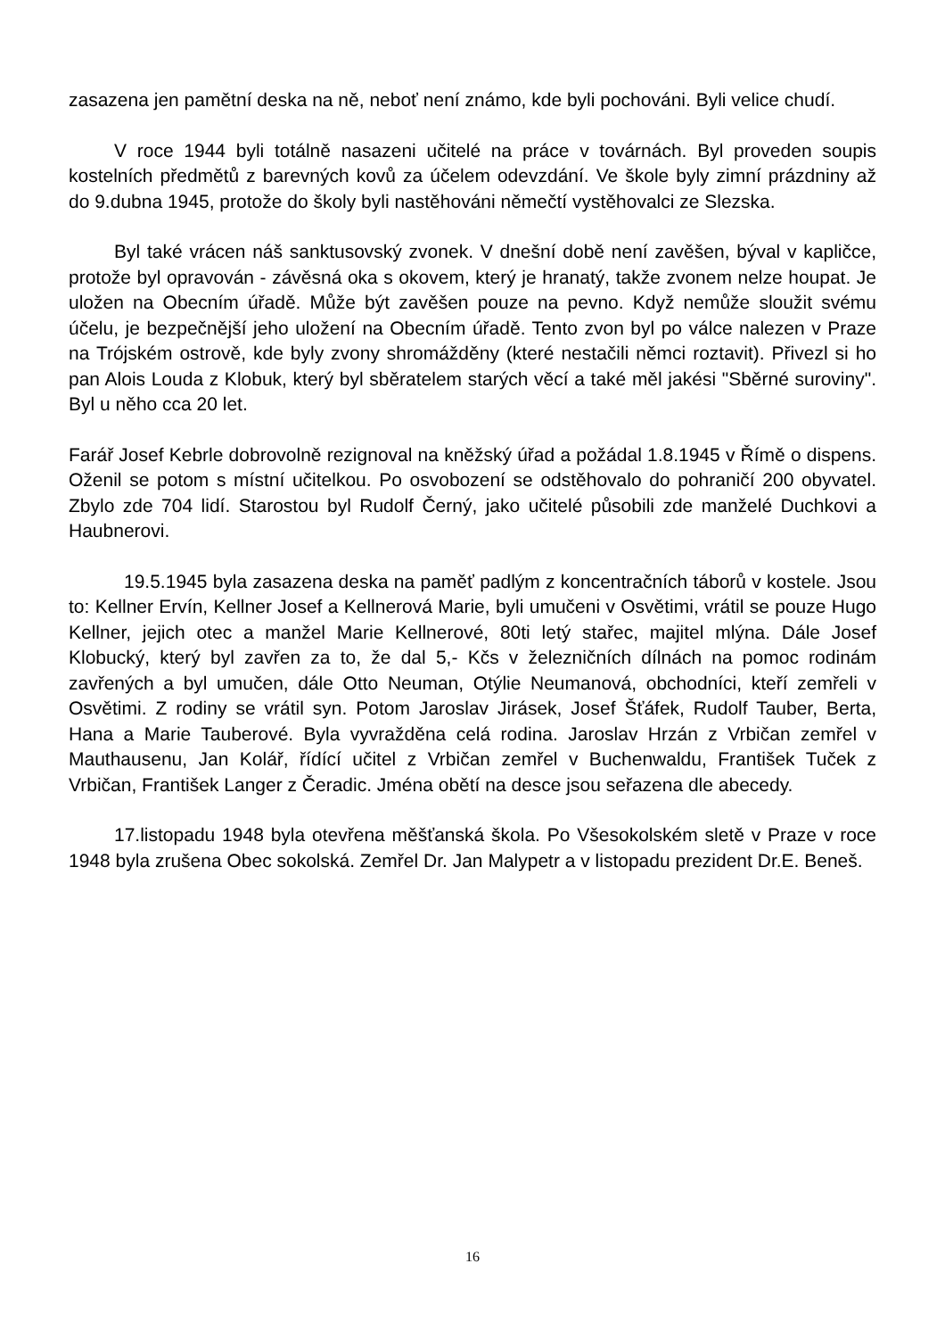zasazena jen pamětní deska na ně, neboť není známo, kde byli pochováni. Byli velice chudí.
V roce 1944 byli totálně nasazeni učitelé na práce v továrnách. Byl proveden soupis kostelních předmětů z barevných kovů za účelem odevzdání. Ve škole byly zimní prázdniny až do 9.dubna 1945, protože do školy byli nastěhováni němečtí vystěhovalci ze Slezska.
Byl také vrácen náš sanktusovský zvonek. V dnešní době není zavěšen, býval v kapličce, protože byl opravován - závěsná oka s okovem, který je hranatý, takže zvonem nelze houpat. Je uložen na Obecním úřadě. Může být zavěšen pouze na pevno. Když nemůže sloužit svému účelu, je bezpečnější jeho uložení na Obecním úřadě. Tento zvon byl po válce nalezen v Praze na Trójském ostrově, kde byly zvony shromážděny (které nestačili němci roztavit). Přivezl si ho pan Alois Louda z Klobuk, který byl sběratelem starých věcí a také měl jakési "Sběrné suroviny". Byl u něho cca 20 let.
Farář Josef Kebrle dobrovolně rezignoval na kněžský úřad a požádal 1.8.1945 v Římě o dispens. Oženil se potom s místní učitelkou. Po osvobození se odstěhovalo do pohraničí 200 obyvatel. Zbylo zde 704 lidí. Starostou byl Rudolf Černý, jako učitelé působili zde manželé Duchkovi a Haubnerovi.
19.5.1945 byla zasazena deska na paměť padlým z koncentračních táborů v kostele. Jsou to: Kellner Ervín, Kellner Josef a Kellnerová Marie, byli umučeni v Osvětimi, vrátil se pouze Hugo Kellner, jejich otec a manžel Marie Kellnerové, 80ti letý stařec, majitel mlýna. Dále Josef Klobucký, který byl zavřen za to, že dal 5,- Kčs v železničních dílnách na pomoc rodinám zavřených a byl umučen, dále Otto Neuman, Otýlie Neumanová, obchodníci, kteří zemřeli v Osvětimi. Z rodiny se vrátil syn. Potom Jaroslav Jirásek, Josef Šťáfek, Rudolf Tauber, Berta, Hana a Marie Tauberové. Byla vyvražděna celá rodina. Jaroslav Hrzán z Vrbičan zemřel v Mauthausenu, Jan Kolář, řídící učitel z Vrbičan zemřel v Buchenwaldu, František Tuček z Vrbičan, František Langer z Čeradic. Jména obětí na desce jsou seřazena dle abecedy.
17.listopadu 1948 byla otevřena měšťanská škola. Po Všesokolském sletě v Praze v roce 1948 byla zrušena Obec sokolská. Zemřel Dr. Jan Malypetr a v listopadu prezident Dr.E. Beneš.
16